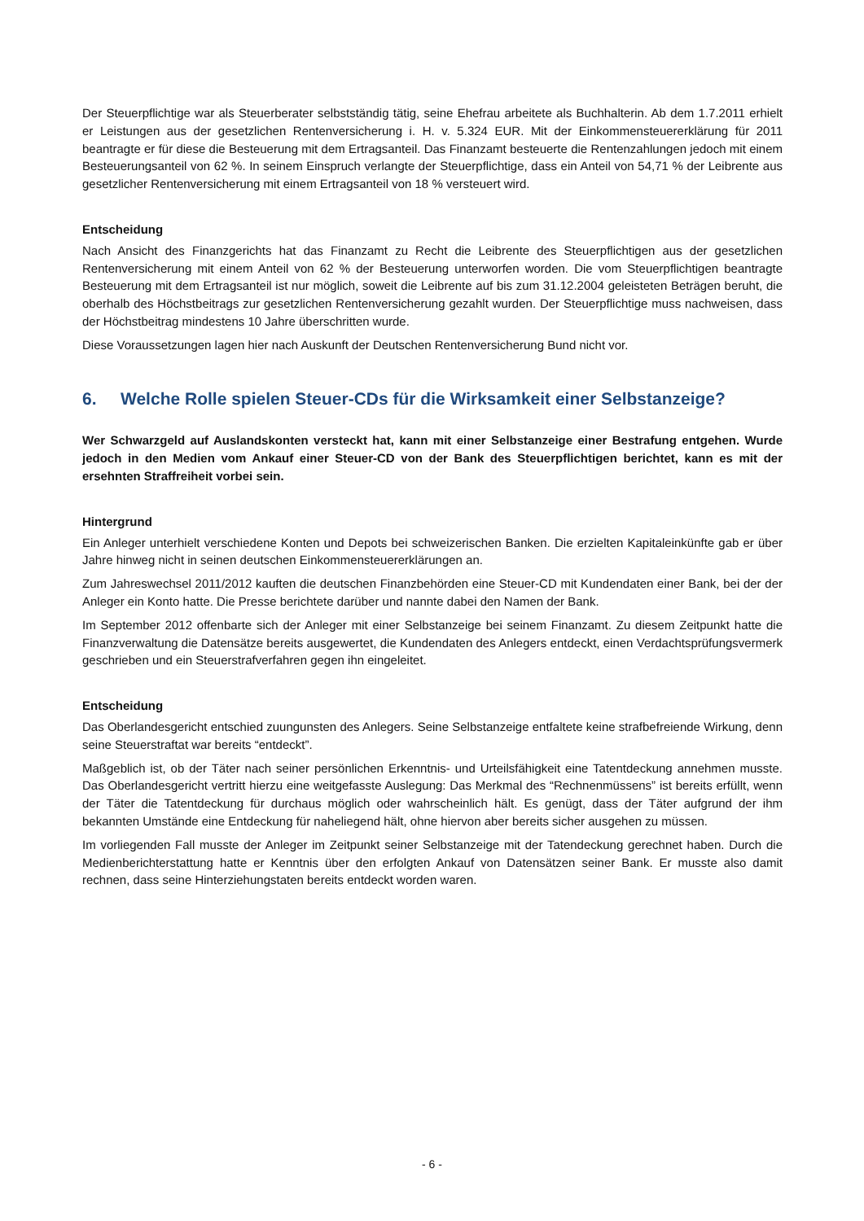Der Steuerpflichtige war als Steuerberater selbstständig tätig, seine Ehefrau arbeitete als Buchhalterin. Ab dem 1.7.2011 erhielt er Leistungen aus der gesetzlichen Rentenversicherung i. H. v. 5.324 EUR. Mit der Einkommensteuer­erklärung für 2011 beantragte er für diese die Besteuerung mit dem Ertragsanteil. Das Finanzamt besteuerte die Ren­tenzahlungen jedoch mit einem Besteuerungsanteil von 62 %. In seinem Einspruch verlangte der Steuerpflichtige, dass ein Anteil von 54,71 % der Leibrente aus gesetzlicher Rentenversicherung mit einem Ertragsanteil von 18 % versteuert wird.
Entscheidung
Nach Ansicht des Finanzgerichts hat das Finanzamt zu Recht die Leibrente des Steuerpflichtigen aus der gesetzlichen Rentenversicherung mit einem Anteil von 62 % der Besteuerung unterworfen worden. Die vom Steuerpflichtigen be­antragte Besteuerung mit dem Ertragsanteil ist nur möglich, soweit die Leibrente auf bis zum 31.12.2004 geleisteten Beträgen beruht, die oberhalb des Höchstbeitrags zur gesetzlichen Rentenversicherung gezahlt wurden. Der Steuer­pflichtige muss nachweisen, dass der Höchstbeitrag mindestens 10 Jahre überschritten wurde.
Diese Voraussetzungen lagen hier nach Auskunft der Deutschen Rentenversicherung Bund nicht vor.
6. Welche Rolle spielen Steuer-CDs für die Wirksamkeit einer Selbstanzeige?
Wer Schwarzgeld auf Auslandskonten versteckt hat, kann mit einer Selbstanzeige einer Bestrafung entgehen. Wur­de jedoch in den Medien vom Ankauf einer Steuer-CD von der Bank des Steuerpflichtigen berichtet, kann es mit der ersehnten Straffreiheit vorbei sein.
Hintergrund
Ein Anleger unterhielt verschiedene Konten und Depots bei schweizerischen Banken. Die erzielten Kapitaleinkünfte gab er über Jahre hinweg nicht in seinen deutschen Einkommensteuererklärungen an.
Zum Jahreswechsel 2011/2012 kauften die deutschen Finanzbehörden eine Steuer-CD mit Kundendaten einer Bank, bei der der Anleger ein Konto hatte. Die Presse berichtete darüber und nannte dabei den Namen der Bank.
Im September 2012 offenbarte sich der Anleger mit einer Selbstanzeige bei seinem Finanzamt. Zu diesem Zeitpunkt hatte die Finanzverwaltung die Datensätze bereits ausgewertet, die Kundendaten des Anlegers entdeckt, einen Ver­dachtsprüfungsvermerk geschrieben und ein Steuerstrafverfahren gegen ihn eingeleitet.
Entscheidung
Das Oberlandesgericht entschied zuungunsten des Anlegers. Seine Selbstanzeige entfaltete keine strafbefreiende Wirkung, denn seine Steuerstraftat war bereits “entdeckt”.
Maßgeblich ist, ob der Täter nach seiner persönlichen Erkenntnis- und Urteilsfähigkeit eine Tatentdeckung annehmen musste. Das Oberlandesgericht vertritt hierzu eine weitgefasste Auslegung: Das Merkmal des “Rechnenmüssens” ist bereits erfüllt, wenn der Täter die Tatentdeckung für durchaus möglich oder wahrscheinlich hält. Es genügt, dass der Täter aufgrund der ihm bekannten Umstände eine Entdeckung für naheliegend hält, ohne hiervon aber bereits sicher ausgehen zu müssen.
Im vorliegenden Fall musste der Anleger im Zeitpunkt seiner Selbstanzeige mit der Tatendeckung gerechnet haben. Durch die Medienberichterstattung hatte er Kenntnis über den erfolgten Ankauf von Datensätzen seiner Bank. Er musste also damit rechnen, dass seine Hinterziehungstaten bereits entdeckt worden waren.
- 6 -